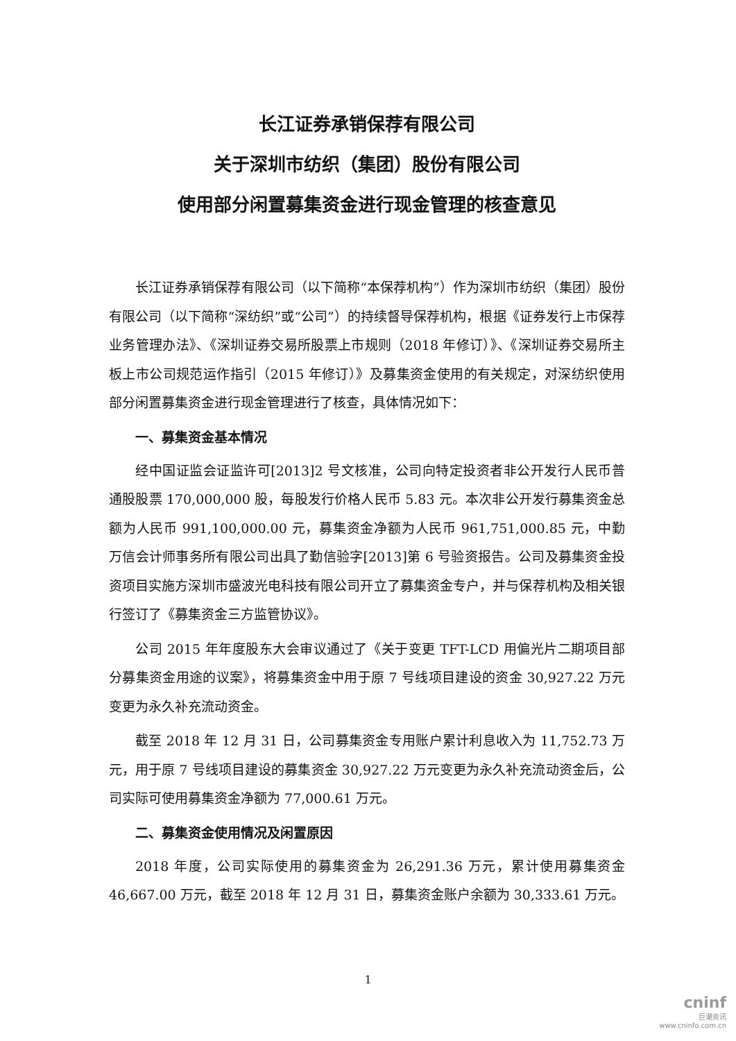长江证券承销保荐有限公司
关于深圳市纺织（集团）股份有限公司
使用部分闲置募集资金进行现金管理的核查意见
长江证券承销保荐有限公司（以下简称“本保荐机构”）作为深圳市纺织（集团）股份有限公司（以下简称“深纺织”或“公司”）的持续督导保荐机构，根据《证券发行上市保荐业务管理办法》、《深圳证券交易所股票上市规则（2018 年修订）》、《深圳证券交易所主板上市公司规范运作指引（2015 年修订）》及募集资金使用的有关规定，对深纺织使用部分闲置募集资金进行现金管理进行了核查，具体情况如下：
一、募集资金基本情况
经中国证监会证监许可[2013]2 号文核准，公司向特定投资者非公开发行人民币普通股股票 170,000,000 股，每股发行价格人民币 5.83 元。本次非公开发行募集资金总额为人民币 991,100,000.00 元，募集资金净额为人民币 961,751,000.85 元，中勤万信会计师事务所有限公司出具了勤信验字[2013]第 6 号验资报告。公司及募集资金投资项目实施方深圳市盛波光电科技有限公司开立了募集资金专户，并与保荐机构及相关银行签订了《募集资金三方监管协议》。
公司 2015 年年度股东大会审议通过了《关于变更 TFT-LCD 用偏光片二期项目部分募集资金用途的议案》，将募集资金中用于原 7 号线项目建设的资金 30,927.22 万元变更为永久补充流动资金。
截至 2018 年 12 月 31 日，公司募集资金专用账户累计利息收入为 11,752.73 万元，用于原 7 号线项目建设的募集资金 30,927.22 万元变更为永久补充流动资金后，公司实际可使用募集资金净额为 77,000.61 万元。
二、募集资金使用情况及闲置原因
2018 年度，公司实际使用的募集资金为 26,291.36 万元，累计使用募集资金 46,667.00 万元，截至 2018 年 12 月 31 日，募集资金账户余额为 30,333.61 万元。
1
cninf
巨潮资讯
www.cninfo.com.cn